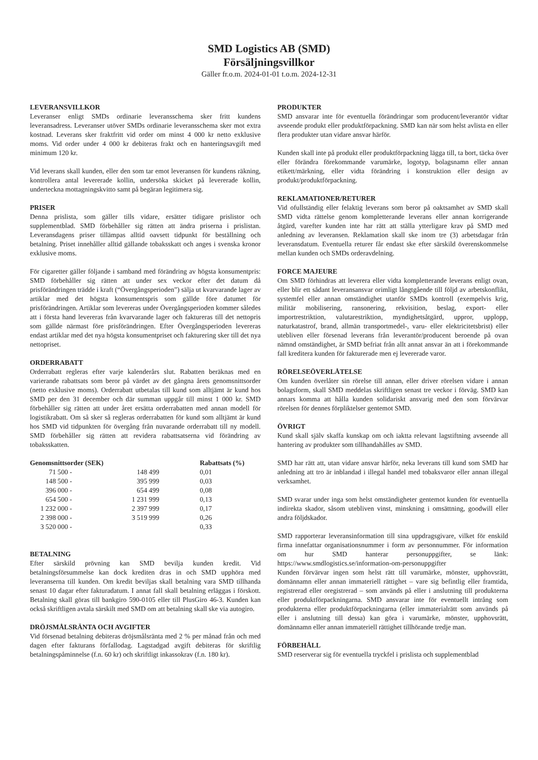SMD Logistics AB (SMD)
Försäljningsvillkor
Gäller fr.o.m. 2024-01-01 t.o.m. 2024-12-31
LEVERANSVILLKOR
Leveranser enligt SMDs ordinarie leveransschema sker fritt kundens leveransadress. Leveranser utöver SMDs ordinarie leveransschema sker mot extra kostnad. Leverans sker fraktfritt vid order om minst 4 000 kr netto exklusive moms. Vid order under 4 000 kr debiteras frakt och en hanteringsavgift med minimum 120 kr.
Vid leverans skall kunden, eller den som tar emot leveransen för kundens räkning, kontrollera antal levererade kollin, undersöka skicket på levererade kollin, underteckna mottagningskvitto samt på begäran legitimera sig.
PRISER
Denna prislista, som gäller tills vidare, ersätter tidigare prislistor och supplementblad. SMD förbehåller sig rätten att ändra priserna i prislistan. Leveransdagens priser tillämpas alltid oavsett tidpunkt för beställning och betalning. Priset innehåller alltid gällande tobaksskatt och anges i svenska kronor exklusive moms.
För cigaretter gäller följande i samband med förändring av högsta konsumentpris: SMD förbehåller sig rätten att under sex veckor efter det datum då prisförändringen trädde i kraft (“Övergångsperioden”) sälja ut kvarvarande lager av artiklar med det högsta konsumentspris som gällde före datumet för prisförändringen. Artiklar som levereras under Övergångsperioden kommer således att i första hand levereras från kvarvarande lager och faktureras till det nettopris som gällde närmast före prisförändringen. Efter Övergångsperioden levereras endast artiklar med det nya högsta konsumentpriset och fakturering sker till det nya nettopriset.
ORDERRABATT
Orderrabatt regleras efter varje kalenderårs slut. Rabatten beräknas med en varierande rabattsats som beror på värdet av det gångna årets genomsnittsorder (netto exklusive moms). Orderrabatt utbetalas till kund som alltjämt är kund hos SMD per den 31 december och där summan uppgår till minst 1 000 kr. SMD förbehåller sig rätten att under året ersätta orderrabatten med annan modell för logistikrabatt. Om så sker så regleras orderrabatten för kund som alltjämt är kund hos SMD vid tidpunkten för övergång från nuvarande orderrabatt till ny modell. SMD förbehåller sig rätten att revidera rabattsatserna vid förändring av tobaksskatten.
| Genomsnittsorder (SEK) | | | Rabattsats (%) |
| --- | --- | --- | --- |
| 71 500 | - | 148 499 | 0,01 |
| 148 500 | - | 395 999 | 0,03 |
| 396 000 | - | 654 499 | 0,08 |
| 654 500 | - | 1 231 999 | 0,13 |
| 1 232 000 | - | 2 397 999 | 0,17 |
| 2 398 000 | - | 3 519 999 | 0,26 |
| 3 520 000 | - | | 0,33 |
BETALNING
Efter särskild prövning kan SMD bevilja kunden kredit. Vid betalningsförsummelse kan dock krediten dras in och SMD upphöra med leveranserna till kunden. Om kredit beviljas skall betalning vara SMD tillhanda senast 10 dagar efter fakturadatum. I annat fall skall betalning erläggas i förskott. Betalning skall göras till bankgiro 590-0105 eller till PlusGiro 46-3. Kunden kan också skriftligen avtala särskilt med SMD om att betalning skall ske via autogiro.
DRÖJSMÅLSRÄNTA OCH AVGIFTER
Vid försenad betalning debiteras dröjsmålsränta med 2 % per månad från och med dagen efter fakturans förfallodag. Lagstadgad avgift debiteras för skriftlig betalningspåminnelse (f.n. 60 kr) och skriftligt inkassokrav (f.n. 180 kr).
PRODUKTER
SMD ansvarar inte för eventuella förändringar som producent/leverantör vidtar avseende produkt eller produktförpackning. SMD kan när som helst avlista en eller flera produkter utan vidare ansvar härför.
Kunden skall inte på produkt eller produktförpackning lägga till, ta bort, täcka över eller förändra förekommande varumärke, logotyp, bolagsnamn eller annan etikett/märkning, eller vidta förändring i konstruktion eller design av produkt/produktförpackning.
REKLAMATIONER/RETURER
Vid ofullständig eller felaktig leverans som beror på oaktsamhet av SMD skall SMD vidta rättelse genom kompletterande leverans eller annan korrigerande åtgärd, varefter kunden inte har rätt att ställa ytterligare krav på SMD med anledning av leveransen. Reklamation skall ske inom tre (3) arbetsdagar från leveransdatum. Eventuella returer får endast ske efter särskild överenskommelse mellan kunden och SMDs orderavdelning.
FORCE MAJEURE
Om SMD förhindras att leverera eller vidta kompletterande leverans enligt ovan, eller blir ett sådant leveransansvar orimligt långtgående till följd av arbetskonflikt, systemfel eller annan omständighet utanför SMDs kontroll (exempelvis krig, militär mobilisering, ransonering, rekvisition, beslag, export- eller importrestriktion, valutarestriktion, myndighetsåtgärd, uppror, upplopp, naturkatastrof, brand, allmän transportmedel-, varu- eller elektricitetsbrist) eller utebliven eller försenad leverans från leverantör/producent beroende på ovan nämnd omständighet, är SMD befriat från allt annat ansvar än att i förekommande fall kreditera kunden för fakturerade men ej levererade varor.
RÖRELSEÖVERLÅTELSE
Om kunden överlåter sin rörelse till annan, eller driver rörelsen vidare i annan bolagsform, skall SMD meddelas skriftligen senast tre veckor i förväg. SMD kan annars komma att hålla kunden solidariskt ansvarig med den som förvärvar rörelsen för dennes förpliktelser gentemot SMD.
ÖVRIGT
Kund skall själv skaffa kunskap om och iaktta relevant lagstiftning avseende all hantering av produkter som tillhandahålles av SMD.
SMD har rätt att, utan vidare ansvar härför, neka leverans till kund som SMD har anledning att tro är inblandad i illegal handel med tobaksvaror eller annan illegal verksamhet.
SMD svarar under inga som helst omständigheter gentemot kunden för eventuella indirekta skador, såsom utebliven vinst, minskning i omsättning, goodwill eller andra följdskador.
SMD rapporterar leveransinformation till sina uppdragsgivare, vilket för enskild firma innefattar organisationsnummer i form av personnummer. För information om hur SMD hanterar personuppgifter, se länk: https://www.smdlogistics.se/information-om-personuppgifter
Kunden förvärvar ingen som helst rätt till varumärke, mönster, upphovsrätt, domännamn eller annan immateriell rättighet – vare sig befintlig eller framtida, registrerad eller oregistrerad – som används på eller i anslutning till produkterna eller produktförpackningarna. SMD ansvarar inte för eventuellt intrång som produkterna eller produktförpackningarna (eller immaterialrätt som används på eller i anslutning till dessa) kan göra i varumärke, mönster, upphovsrätt, domännamn eller annan immateriell rättighet tillhörande tredje man.
FÖRBEHÅLL
SMD reserverar sig för eventuella tryckfel i prislista och supplementblad